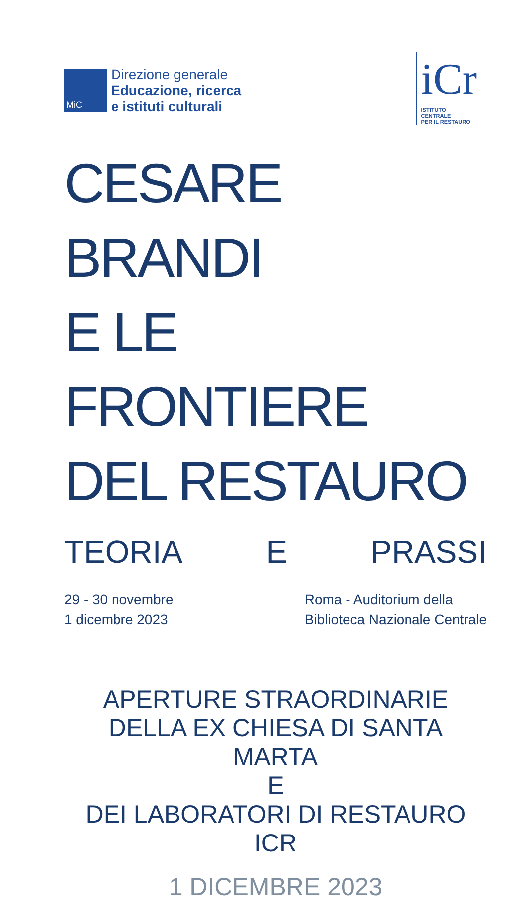MiC
Direzione generale
Educazione, ricerca
e istituti culturali
iCr
ISTITUTO
CENTRALE
PER IL RESTAURO
CESARE BRANDI
E LE FRONTIERE
DEL RESTAURO
TEORIA E PRASSI
29 - 30 novembre
1 dicembre 2023
Roma - Auditorium della
Biblioteca Nazionale Centrale
APERTURE STRAORDINARIE
DELLA EX CHIESA DI SANTA MARTA
E
DEI LABORATORI DI RESTAURO ICR
1 DICEMBRE 2023